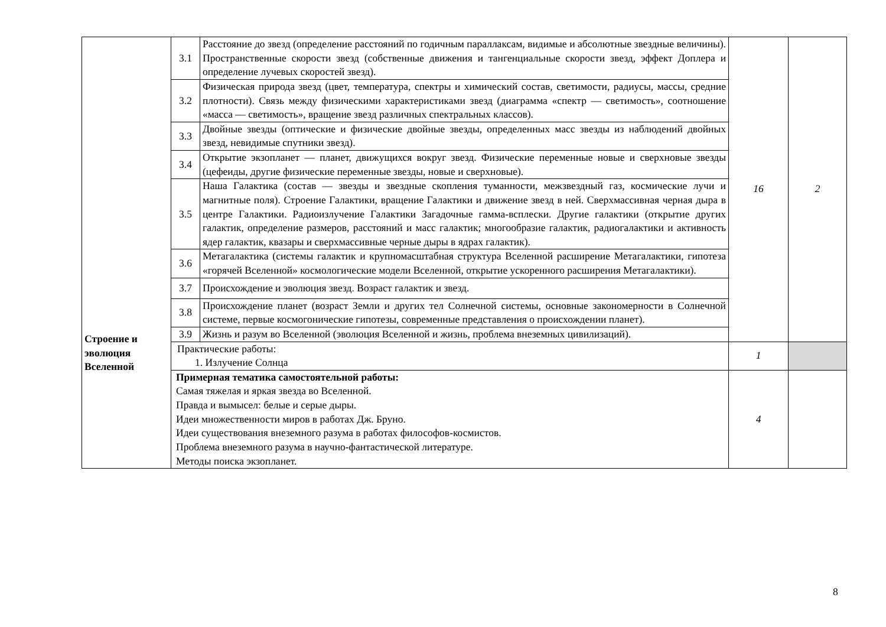| Строение и эволюция Вселенной | 3.1 | Расстояние до звезд (определение расстояний по годичным параллаксам, видимые и абсолютные звездные величины). Пространственные скорости звезд (собственные движения и тангенциальные скорости звезд, эффект Доплера и определение лучевых скоростей звезд). | 16 | 2 |
| | 3.2 | Физическая природа звезд (цвет, температура, спектры и химический состав, светимости, радиусы, массы, средние плотности). Связь между физическими характеристиками звезд (диаграмма «спектр — светимость», соотношение «масса — светимость», вращение звезд различных спектральных классов). | | |
| | 3.3 | Двойные звезды (оптические и физические двойные звезды, определенных масс звезды из наблюдений двойных звезд, невидимые спутники звезд). | | |
| | 3.4 | Открытие экзопланет — планет, движущихся вокруг звезд. Физические переменные новые и сверхновые звезды (цефеиды, другие физические переменные звезды, новые и сверхновые). | | |
| | 3.5 | Наша Галактика (состав — звезды и звездные скопления туманности, межзвездный газ, космические лучи и магнитные поля). Строение Галактики, вращение Галактики и движение звезд в ней. Сверхмассивная черная дыра в центре Галактики. Радиоизлучение Галактики Загадочные гамма-всплески. Другие галактики (открытие других галактик, определение размеров, расстояний и масс галактик; многообразие галактик, радиогалактики и активность ядер галактик, квазары и сверхмассивные черные дыры в ядрах галактик). | | |
| | 3.6 | Метагалактика (системы галактик и крупномасштабная структура Вселенной расширение Метагалактики, гипотеза «горячей Вселенной» космологические модели Вселенной, открытие ускоренного расширения Метагалактики). | | |
| | 3.7 | Происхождение и эволюция звезд. Возраст галактик и звезд. | | |
| | 3.8 | Происхождение планет (возраст Земли и других тел Солнечной системы, основные закономерности в Солнечной системе, первые космогонические гипотезы, современные представления о происхождении планет). | | |
| | 3.9 | Жизнь и разум во Вселенной (эволюция Вселенной и жизнь, проблема внеземных цивилизаций). | | |
| | Практические работы: 1. Излучение Солнца | | 1 | |
| | Примерная тематика самостоятельной работы: Самая тяжелая и яркая звезда во Вселенной. Правда и вымысел: белые и серые дыры. Идеи множественности миров в работах Дж. Бруно. Идеи существования внеземного разума в работах философов-космистов. Проблема внеземного разума в научно-фантастической литературе. Методы поиска экзопланет. | | 4 | |
8